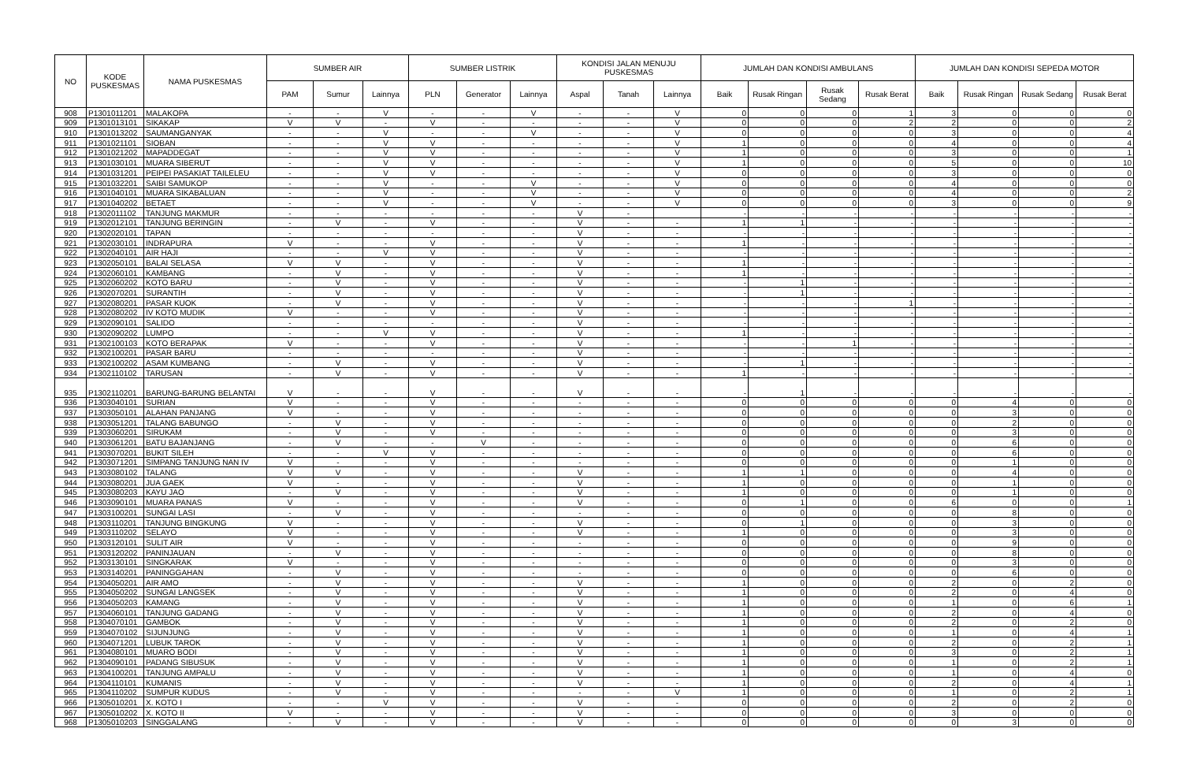| NO | KODE PUSKESMAS | NAMA PUSKESMAS | SUMBER AIR | | | SUMBER LISTRIK | | | KONDISI JALAN MENUJU PUSKESMAS | | | JUMLAH DAN KONDISI AMBULANS | | | | JUMLAH DAN KONDISI SEPEDA MOTOR | | | |
| --- | --- | --- | --- | --- | --- | --- | --- | --- | --- | --- | --- | --- | --- | --- | --- | --- | --- | --- | --- |
| | | | PAM | Sumur | Lainnya | PLN | Generator | Lainnya | Aspal | Tanah | Lainnya | Baik | Rusak Ringan | Rusak Sedang | Rusak Berat | Baik | Rusak Ringan | Rusak Sedang | Rusak Berat |
| 908 | P1301011201 | MALAKOPA | - | - | V | - | - | V | - | - | V | 0 | 0 | 0 | 1 | 3 | 0 | 0 | 0 |
| 909 | P1301013101 | SIKAKAP | V | V | - | V | - | - | - | - | V | 0 | 0 | 0 | 2 | 2 | 0 | 0 | 2 |
| 910 | P1301013202 | SAUMANGANYAK | - | - | V | - | - | V | - | - | V | 0 | 0 | 0 | 0 | 3 | 0 | 0 | 4 |
| 911 | P1301021101 | SIOBAN | - | - | V | V | - | - | - | - | V | 1 | 0 | 0 | 0 | 4 | 0 | 0 | 4 |
| 912 | P1301021202 | MAPADDEGAT | - | - | V | V | - | - | - | - | V | 1 | 0 | 0 | 0 | 3 | 0 | 0 | 1 |
| 913 | P1301030101 | MUARA SIBERUT | - | - | V | V | - | - | - | - | V | 1 | 0 | 0 | 0 | 5 | 0 | 0 | 10 |
| 914 | P1301031201 | PEIPEI PASAKIAT TAILELEU | - | - | V | V | - | - | - | - | V | 0 | 0 | 0 | 0 | 3 | 0 | 0 | 0 |
| 915 | P1301032201 | SAIBI SAMUKOP | - | - | V | - | - | V | - | - | V | 0 | 0 | 0 | 0 | 4 | 0 | 0 | 0 |
| 916 | P1301040101 | MUARA SIKABALUAN | - | - | V | - | - | V | - | - | V | 0 | 0 | 0 | 0 | 4 | 0 | 0 | 2 |
| 917 | P1301040202 | BETAET | - | - | V | - | - | V | - | - | V | 0 | 0 | 0 | 0 | 3 | 0 | 0 | 9 |
| 918 | P1302011102 | TANJUNG MAKMUR | - | - | - | - | - | - | V | - | | - | - | - | - | - | - | - | - |
| 919 | P1302012101 | TANJUNG BERINGIN | - | V | - | V | - | - | V | - | - | 1 | 1 | - | - | - | - | - | - |
| 920 | P1302020101 | TAPAN | - | - | - | - | - | - | V | - | - | - | - | - | - | - | - | - | - |
| 921 | P1302030101 | INDRAPURA | V | - | - | V | - | - | V | - | - | 1 | - | - | - | - | - | - | - |
| 922 | P1302040101 | AIR HAJI | - | - | V | V | - | - | V | - | - | - | - | - | - | - | - | - | - |
| 923 | P1302050101 | BALAI SELASA | V | V | - | V | - | - | V | - | - | 1 | - | - | - | - | - | - | - |
| 924 | P1302060101 | KAMBANG | - | V | - | V | - | - | V | - | - | 1 | - | - | - | - | - | - | - |
| 925 | P1302060202 | KOTO BARU | - | V | - | V | - | - | V | - | - | - | 1 | - | - | - | - | - | - |
| 926 | P1302070201 | SURANTIH | - | V | - | V | - | - | V | - | - | - | 1 | - | - | - | - | - | - |
| 927 | P1302080201 | PASAR KUOK | - | V | - | V | - | - | V | - | - | - | - | - | 1 | - | - | - | - |
| 928 | P1302080202 | IV KOTO MUDIK | V | - | - | V | - | - | V | - | - | - | - | - | - | - | - | - | - |
| 929 | P1302090101 | SALIDO | - | - | - | - | - | - | V | - | - | - | - | - | - | - | - | - | - |
| 930 | P1302090202 | LUMPO | - | - | V | V | - | - | V | - | - | 1 | - | - | - | - | - | - | - |
| 931 | P1302100103 | KOTO BERAPAK | V | - | - | V | - | - | V | - | - | - | - | 1 | - | - | - | - | - |
| 932 | P1302100201 | PASAR BARU | - | - | - | - | - | - | V | - | - | - | - | - | - | - | - | - | - |
| 933 | P1302100202 | ASAM KUMBANG | - | V | - | V | - | - | V | - | - | - | 1 | - | - | - | - | - | - |
| 934 | P1302110102 | TARUSAN | - | V | - | V | - | - | V | - | - | 1 | - | - | - | - | - | - | - |
| 935 | P1302110201 | BARUNG-BARUNG BELANTAI | V | - | - | V | - | - | V | - | - | - | 1 | - | - | - | - | - | - |
| 936 | P1303040101 | SURIAN | V | - | - | V | - | - | - | - | - | 0 | 0 | 0 | 0 | 0 | 4 | 0 | 0 |
| 937 | P1303050101 | ALAHAN PANJANG | V | - | - | V | - | - | - | - | - | 0 | 0 | 0 | 0 | 0 | 3 | 0 | 0 |
| 938 | P1303051201 | TALANG BABUNGO | - | V | - | V | - | - | - | - | - | 0 | 0 | 0 | 0 | 0 | 2 | 0 | 0 |
| 939 | P1303060201 | SIRUKAM | - | V | - | V | - | - | - | - | - | 0 | 0 | 0 | 0 | 0 | 3 | 0 | 0 |
| 940 | P1303061201 | BATU BAJANJANG | - | V | - | - | V | - | - | - | - | 0 | 0 | 0 | 0 | 0 | 6 | 0 | 0 |
| 941 | P1303070201 | BUKIT SILEH | - | - | V | V | - | - | - | - | - | 0 | 0 | 0 | 0 | 0 | 6 | 0 | 0 |
| 942 | P1303071201 | SIMPANG TANJUNG NAN IV | V | - | - | V | - | - | - | - | - | 0 | 0 | 0 | 0 | 0 | 1 | 0 | 0 |
| 943 | P1303080102 | TALANG | V | V | - | V | - | - | V | - | - | 1 | 1 | 0 | 0 | 0 | 4 | 0 | 0 |
| 944 | P1303080201 | JUA GAEK | V | - | - | V | - | - | V | - | - | 1 | 0 | 0 | 0 | 0 | 1 | 0 | 0 |
| 945 | P1303080203 | KAYU JAO | - | V | - | V | - | - | V | - | - | 1 | 0 | 0 | 0 | 0 | 1 | 0 | 0 |
| 946 | P1303090101 | MUARA PANAS | V | - | - | V | - | - | V | - | - | 0 | 1 | 0 | 0 | 6 | 0 | 0 | 1 |
| 947 | P1303100201 | SUNGAI LASI | - | V | - | V | - | - | - | - | - | 0 | 0 | 0 | 0 | 0 | 8 | 0 | 0 |
| 948 | P1303110201 | TANJUNG BINGKUNG | V | - | - | V | - | - | V | - | - | 0 | 1 | 0 | 0 | 0 | 3 | 0 | 0 |
| 949 | P1303110202 | SELAYO | V | - | - | V | - | - | V | - | - | 1 | 0 | 0 | 0 | 0 | 3 | 0 | 0 |
| 950 | P1303120101 | SULIT AIR | V | - | - | V | - | - | - | - | - | 0 | 0 | 0 | 0 | 0 | 9 | 0 | 0 |
| 951 | P1303120202 | PANINJAUAN | - | V | - | V | - | - | - | - | - | 0 | 0 | 0 | 0 | 0 | 8 | 0 | 0 |
| 952 | P1303130101 | SINGKARAK | V | - | - | V | - | - | - | - | - | 0 | 0 | 0 | 0 | 0 | 3 | 0 | 0 |
| 953 | P1303140201 | PANINGGAHAN | - | V | - | V | - | - | - | - | - | 0 | 0 | 0 | 0 | 0 | 6 | 0 | 0 |
| 954 | P1304050201 | AIR AMO | - | V | - | V | - | - | V | - | - | 1 | 0 | 0 | 0 | 2 | 0 | 2 | 0 |
| 955 | P1304050202 | SUNGAI LANGSEK | - | V | - | V | - | - | V | - | - | 1 | 0 | 0 | 0 | 2 | 0 | 4 | 0 |
| 956 | P1304050203 | KAMANG | - | V | - | V | - | - | V | - | - | 1 | 0 | 0 | 0 | 1 | 0 | 6 | 1 |
| 957 | P1304060101 | TANJUNG GADANG | - | V | - | V | - | - | V | - | - | 1 | 0 | 0 | 0 | 2 | 0 | 4 | 0 |
| 958 | P1304070101 | GAMBOK | - | V | - | V | - | - | V | - | - | 1 | 0 | 0 | 0 | 2 | 0 | 2 | 0 |
| 959 | P1304070102 | SIJUNJUNG | - | V | - | V | - | - | V | - | - | 1 | 0 | 0 | 0 | 1 | 0 | 4 | 1 |
| 960 | P1304071201 | LUBUK TAROK | - | V | - | V | - | - | V | - | - | 1 | 0 | 0 | 0 | 2 | 0 | 2 | 1 |
| 961 | P1304080101 | MUARO BODI | - | V | - | V | - | - | V | - | - | 1 | 0 | 0 | 0 | 3 | 0 | 2 | 1 |
| 962 | P1304090101 | PADANG SIBUSUK | - | V | - | V | - | - | V | - | - | 1 | 0 | 0 | 0 | 1 | 0 | 2 | 1 |
| 963 | P1304100201 | TANJUNG AMPALU | - | V | - | V | - | - | V | - | - | 1 | 0 | 0 | 0 | 1 | 0 | 4 | 0 |
| 964 | P1304110101 | KUMANIS | - | V | - | V | - | - | V | - | - | 1 | 0 | 0 | 0 | 2 | 0 | 4 | 1 |
| 965 | P1304110202 | SUMPUR KUDUS | - | V | - | V | - | - | - | - | V | 1 | 0 | 0 | 0 | 1 | 0 | 2 | 1 |
| 966 | P1305010201 | X. KOTO I | - | - | V | V | - | - | V | - | - | 0 | 0 | 0 | 0 | 2 | 0 | 2 | 0 |
| 967 | P1305010202 | X. KOTO II | V | - | - | V | - | - | V | - | - | 0 | 0 | 0 | 0 | 3 | 0 | 0 | 0 |
| 968 | P1305010203 | SINGGALANG | - | V | - | V | - | - | V | - | - | 0 | 0 | 0 | 0 | 0 | 3 | 0 | 0 |